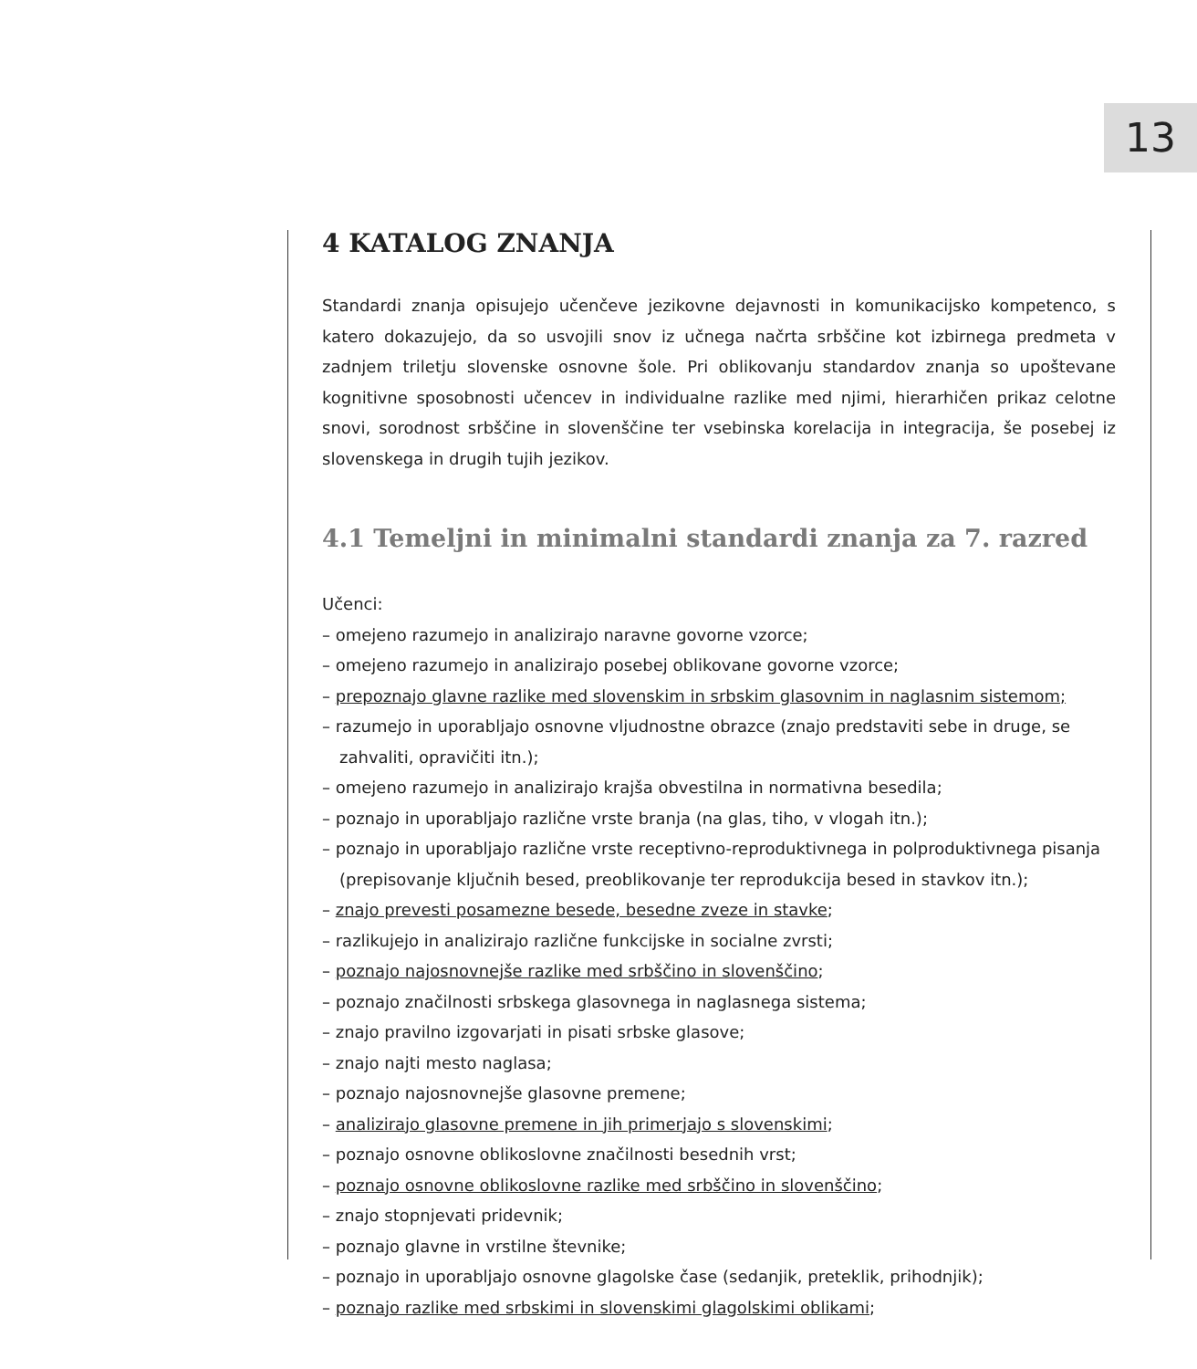13
4 KATALOG ZNANJA
Standardi znanja opisujejo učenčeve jezikovne dejavnosti in komunikacijsko kompetenco, s katero dokazujejo, da so usvojili snov iz učnega načrta srbščine kot izbirnega predmeta v zadnjem triletju slovenske osnovne šole. Pri oblikovanju standardov znanja so upoštevane kognitivne sposobnosti učencev in individualne razlike med njimi, hierarhičen prikaz celotne snovi, sorodnost srbščine in slovenščine ter vsebinska korelacija in integracija, še posebej iz slovenskega in drugih tujih jezikov.
4.1 Temeljni in minimalni standardi znanja za 7. razred
Učenci:
– omejeno razumejo in analizirajo naravne govorne vzorce;
– omejeno razumejo in analizirajo posebej oblikovane govorne vzorce;
– prepoznajo glavne razlike med slovenskim in srbskim glasovnim in naglasnim sistemom;
– razumejo in uporabljajo osnovne vljudnostne obrazce (znajo predstaviti sebe in druge, se zahvaliti, opravičiti itn.);
– omejeno razumejo in analizirajo krajša obvestilna in normativna besedila;
– poznajo in uporabljajo različne vrste branja (na glas, tiho, v vlogah itn.);
– poznajo in uporabljajo različne vrste receptivno-reproduktivnega in polproduktivnega pisanja (prepisovanje ključnih besed, preoblikovanje ter reprodukcija besed in stavkov itn.);
– znajo prevesti posamezne besede, besedne zveze in stavke;
– razlikujejo in analizirajo različne funkcijske in socialne zvrsti;
– poznajo najosnovnejše razlike med srbščino in slovenščino;
– poznajo značilnosti srbskega glasovnega in naglasnega sistema;
– znajo pravilno izgovarjati in pisati srbske glasove;
– znajo najti mesto naglasa;
– poznajo najosnovnejše glasovne premene;
– analizirajo glasovne premene in jih primerjajo s slovenskimi;
– poznajo osnovne oblikoslovne značilnosti besednih vrst;
– poznajo osnovne oblikoslovne razlike med srbščino in slovenščino;
– znajo stopnjevati pridevnik;
– poznajo glavne in vrstilne števnike;
– poznajo in uporabljajo osnovne glagolske čase (sedanjik, preteklik, prihodnjik);
– poznajo razlike med srbskimi in slovenskimi glagolskimi oblikami;